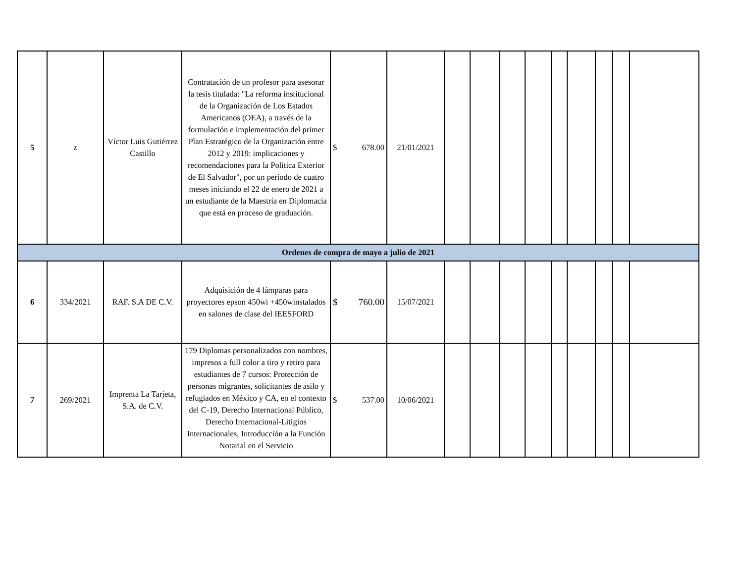| 5 | z | Víctor Luis Gutiérrez Castillo | Contratación de un profesor para asesorar la tesis titulada: "La reforma institucional de la Organización de Los Estados Americanos (OEA), a través de la formulación e implementación del primer Plan Estratégico de la Organización entre 2012 y 2019: implicaciones y recomendaciones para la Politica Exterior de El Salvador", por un período de cuatro meses iniciando el 22 de enero de 2021 a un estudiante de la Maestría en Diplomacia que está en proceso de graduación. | $ 678.00 | 21/01/2021 | | | | | | | | | |
| Ordenes de compra de mayo a julio de 2021 | | | | | | | | | | | | | | |
| 6 | 334/2021 | RAF. S.A DE C.V. | Adquisición de 4 lámparas para proyectores epson 450wi +450winstalados en salones de clase del IEESFORD | $ 760.00 | 15/07/2021 | | | | | | | | | |
| 7 | 269/2021 | Imprenta La Tarjeta, S.A. de C.V. | 179 Diplomas personalizados con nombres, impresos a full color a tiro y retiro para estudiantes de 7 cursos: Protección de personas migrantes, solicitantes de asilo y refugiados en México y CA, en el contexto del C-19, Derecho Internacional Público, Derecho Internacional-Litigios Internacionales, Introducción a la Función Notarial en el Servicio | $ 537.00 | 10/06/2021 | | | | | | | | | |